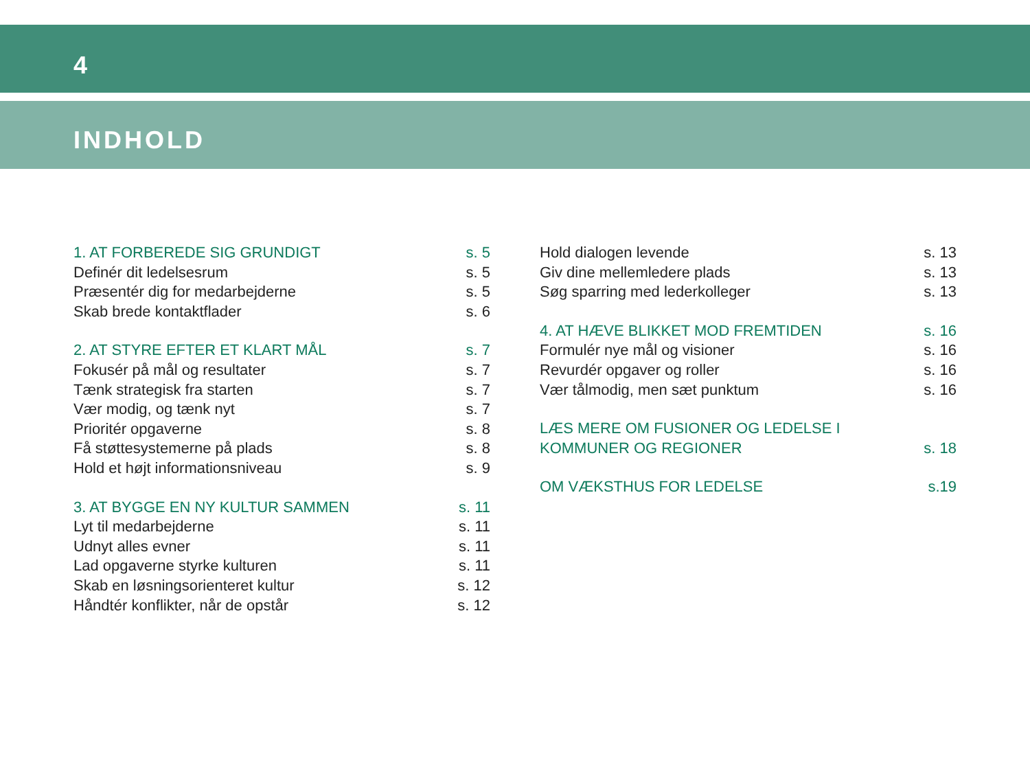4
INDHOLD
1. AT FORBEREDE SIG GRUNDIGT s. 5
Definér dit ledelsesrum s. 5
Præsentér dig for medarbejderne s. 5
Skab brede kontaktflader s. 6
2. AT STYRE EFTER ET KLART MÅL s. 7
Fokusér på mål og resultater s. 7
Tænk strategisk fra starten s. 7
Vær modig, og tænk nyt s. 7
Prioritér opgaverne s. 8
Få støttesystemerne på plads s. 8
Hold et højt informationsniveau s. 9
3. AT BYGGE EN NY KULTUR SAMMEN s. 11
Lyt til medarbejderne s. 11
Udnyt alles evner s. 11
Lad opgaverne styrke kulturen s. 11
Skab en løsningsorienteret kultur s. 12
Håndtér konflikter, når de opstår s. 12
Hold dialogen levende s. 13
Giv dine mellemledere plads s. 13
Søg sparring med lederkolleger s. 13
4. AT HÆVE BLIKKET MOD FREMTIDEN s. 16
Formulér nye mål og visioner s. 16
Revurdér opgaver og roller s. 16
Vær tålmodig, men sæt punktum s. 16
LÆS MERE OM FUSIONER OG LEDELSE I
KOMMUNER OG REGIONER s. 18
OM VÆKSTHUS FOR LEDELSE s.19